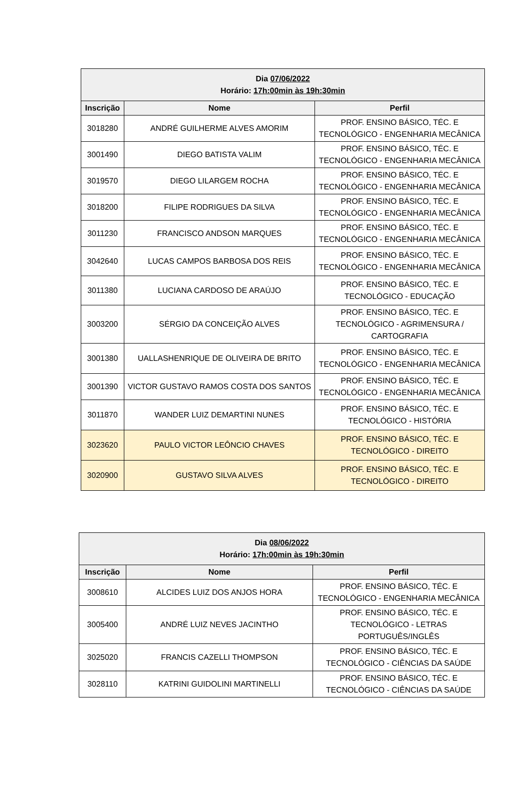| Dia 07/06/2022 Horário: 17h:00min às 19h:30min | | |
| --- | --- | --- |
| Inscrição | Nome | Perfil |
| 3018280 | ANDRÉ GUILHERME ALVES AMORIM | PROF. ENSINO BÁSICO, TÉC. E TECNOLÓGICO - ENGENHARIA MECÂNICA |
| 3001490 | DIEGO BATISTA VALIM | PROF. ENSINO BÁSICO, TÉC. E TECNOLÓGICO - ENGENHARIA MECÂNICA |
| 3019570 | DIEGO LILARGEM ROCHA | PROF. ENSINO BÁSICO, TÉC. E TECNOLÓGICO - ENGENHARIA MECÂNICA |
| 3018200 | FILIPE RODRIGUES DA SILVA | PROF. ENSINO BÁSICO, TÉC. E TECNOLÓGICO - ENGENHARIA MECÂNICA |
| 3011230 | FRANCISCO ANDSON MARQUES | PROF. ENSINO BÁSICO, TÉC. E TECNOLÓGICO - ENGENHARIA MECÂNICA |
| 3042640 | LUCAS CAMPOS BARBOSA DOS REIS | PROF. ENSINO BÁSICO, TÉC. E TECNOLÓGICO - ENGENHARIA MECÂNICA |
| 3011380 | LUCIANA CARDOSO DE ARAÚJO | PROF. ENSINO BÁSICO, TÉC. E TECNOLÓGICO - EDUCAÇÃO |
| 3003200 | SÉRGIO DA CONCEIÇÃO ALVES | PROF. ENSINO BÁSICO, TÉC. E TECNOLÓGICO - AGRIMENSURA / CARTOGRAFIA |
| 3001380 | UALLASHENRIQUE DE OLIVEIRA DE BRITO | PROF. ENSINO BÁSICO, TÉC. E TECNOLÓGICO - ENGENHARIA MECÂNICA |
| 3001390 | VICTOR GUSTAVO RAMOS COSTA DOS SANTOS | PROF. ENSINO BÁSICO, TÉC. E TECNOLÓGICO - ENGENHARIA MECÂNICA |
| 3011870 | WANDER LUIZ DEMARTINI NUNES | PROF. ENSINO BÁSICO, TÉC. E TECNOLÓGICO - HISTÓRIA |
| 3023620 | PAULO VICTOR LEÔNCIO CHAVES | PROF. ENSINO BÁSICO, TÉC. E TECNOLÓGICO - DIREITO |
| 3020900 | GUSTAVO SILVA ALVES | PROF. ENSINO BÁSICO, TÉC. E TECNOLÓGICO - DIREITO |
| Dia 08/06/2022 Horário: 17h:00min às 19h:30min | | |
| --- | --- | --- |
| Inscrição | Nome | Perfil |
| 3008610 | ALCIDES LUIZ DOS ANJOS HORA | PROF. ENSINO BÁSICO, TÉC. E TECNOLÓGICO - ENGENHARIA MECÂNICA |
| 3005400 | ANDRÉ LUIZ NEVES JACINTHO | PROF. ENSINO BÁSICO, TÉC. E TECNOLÓGICO - LETRAS PORTUGUÊS/INGLÊS |
| 3025020 | FRANCIS CAZELLI THOMPSON | PROF. ENSINO BÁSICO, TÉC. E TECNOLÓGICO - CIÊNCIAS DA SAÚDE |
| 3028110 | KATRINI GUIDOLINI MARTINELLI | PROF. ENSINO BÁSICO, TÉC. E TECNOLÓGICO - CIÊNCIAS DA SAÚDE |